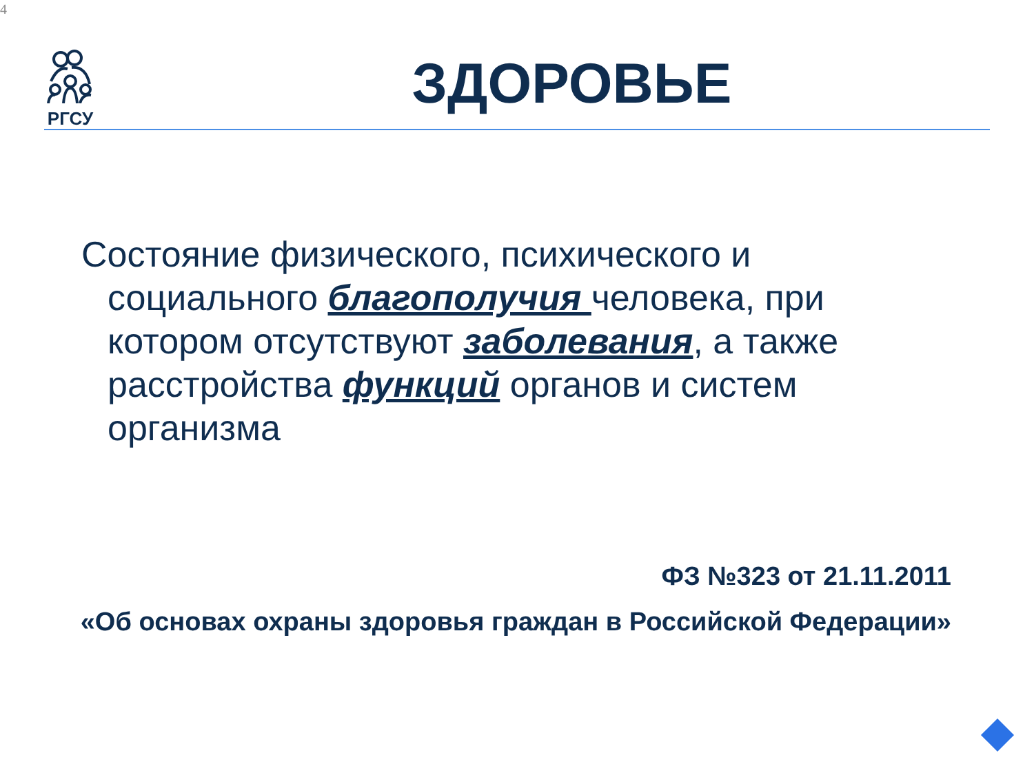4
РГСУ
ЗДОРОВЬЕ
Состояние физического, психического и социального благополучия человека, при котором отсутствуют заболевания, а также расстройства функций органов и систем организма
ФЗ №323 от 21.11.2011
«Об основах охраны здоровья граждан в Российской Федерации»